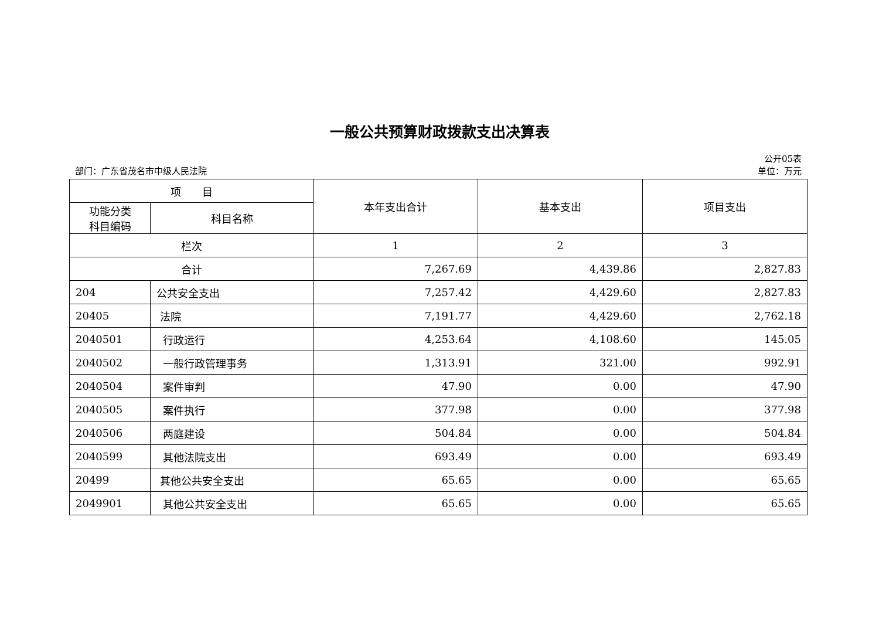一般公共预算财政拨款支出决算表
公开05表
部门：广东省茂名市中级人民法院 单位：万元
| 项 目 | | 本年支出合计 | 基本支出 | 项目支出 |
| --- | --- | --- | --- | --- |
| 功能分类 科目编码 | 科目名称 | | | |
| 栏次 | | 1 | 2 | 3 |
| 合计 | | 7,267.69 | 4,439.86 | 2,827.83 |
| 204 | 公共安全支出 | 7,257.42 | 4,429.60 | 2,827.83 |
| 20405 | 法院 | 7,191.77 | 4,429.60 | 2,762.18 |
| 2040501 | 行政运行 | 4,253.64 | 4,108.60 | 145.05 |
| 2040502 | 一般行政管理事务 | 1,313.91 | 321.00 | 992.91 |
| 2040504 | 案件审判 | 47.90 | 0.00 | 47.90 |
| 2040505 | 案件执行 | 377.98 | 0.00 | 377.98 |
| 2040506 | 两庭建设 | 504.84 | 0.00 | 504.84 |
| 2040599 | 其他法院支出 | 693.49 | 0.00 | 693.49 |
| 20499 | 其他公共安全支出 | 65.65 | 0.00 | 65.65 |
| 2049901 | 其他公共安全支出 | 65.65 | 0.00 | 65.65 |